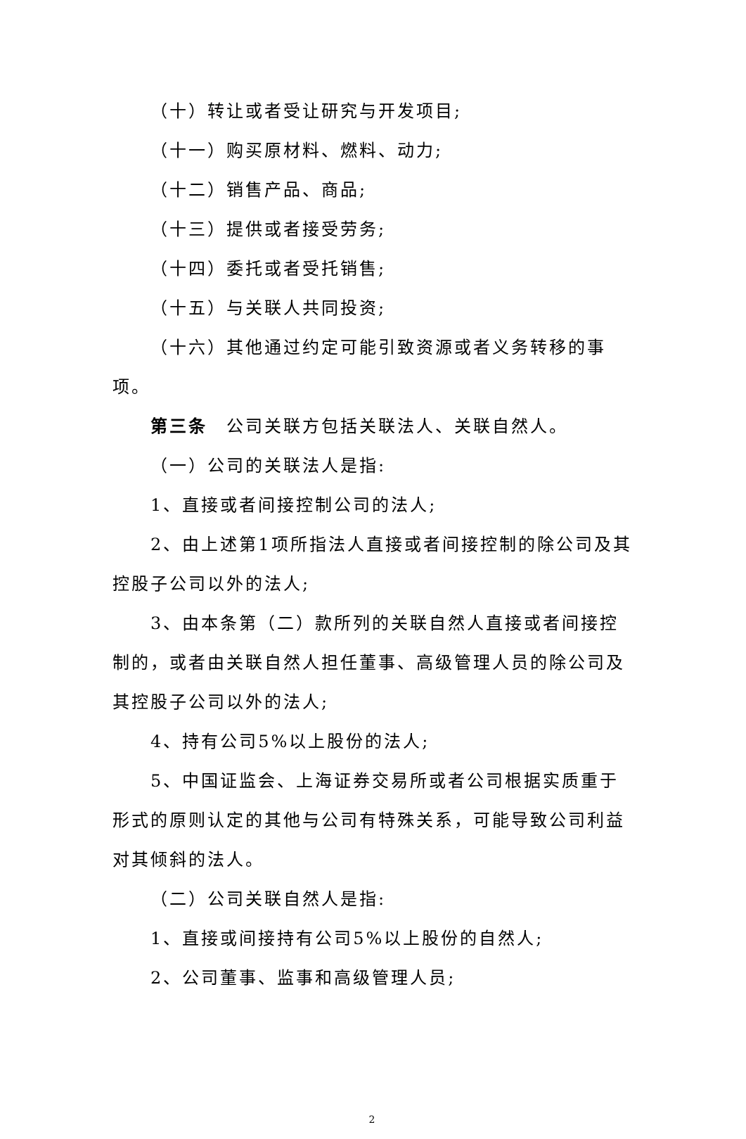（十）转让或者受让研究与开发项目;
（十一）购买原材料、燃料、动力;
（十二）销售产品、商品;
（十三）提供或者接受劳务;
（十四）委托或者受托销售;
（十五）与关联人共同投资;
（十六）其他通过约定可能引致资源或者义务转移的事项。
第三条　公司关联方包括关联法人、关联自然人。
（一）公司的关联法人是指:
1、直接或者间接控制公司的法人;
2、由上述第1项所指法人直接或者间接控制的除公司及其控股子公司以外的法人;
3、由本条第（二）款所列的关联自然人直接或者间接控制的，或者由关联自然人担任董事、高级管理人员的除公司及其控股子公司以外的法人;
4、持有公司5%以上股份的法人;
5、中国证监会、上海证券交易所或者公司根据实质重于形式的原则认定的其他与公司有特殊关系，可能导致公司利益对其倾斜的法人。
（二）公司关联自然人是指:
1、直接或间接持有公司5%以上股份的自然人;
2、公司董事、监事和高级管理人员;
2